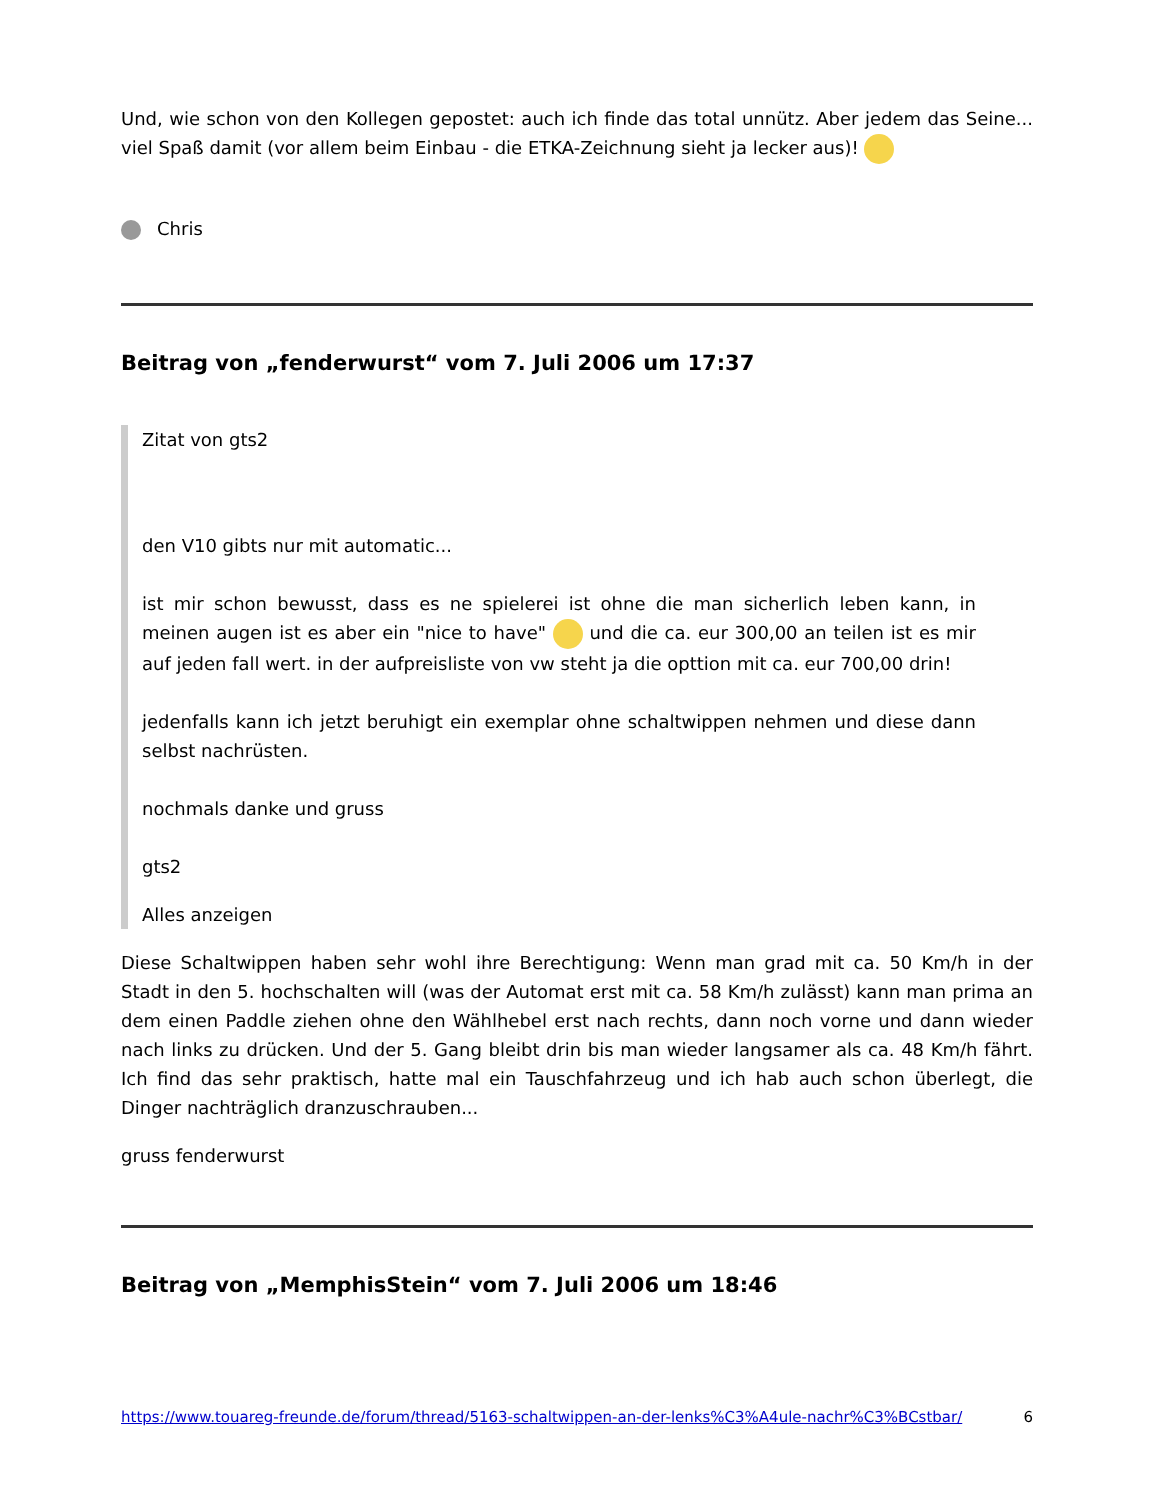Und, wie schon von den Kollegen gepostet: auch ich finde das total unnütz. Aber jedem das Seine... viel Spaß damit (vor allem beim Einbau - die ETKA-Zeichnung sieht ja lecker aus)!
Chris
Beitrag von „fenderwurst“ vom 7. Juli 2006 um 17:37
Zitat von gts2
den V10 gibts nur mit automatic...
ist mir schon bewusst, dass es ne spielerei ist ohne die man sicherlich leben kann, in meinen augen ist es aber ein "nice to have" und die ca. eur 300,00 an teilen ist es mir auf jeden fall wert. in der aufpreisliste von vw steht ja die opttion mit ca. eur 700,00 drin!
jedenfalls kann ich jetzt beruhigt ein exemplar ohne schaltwippen nehmen und diese dann selbst nachrüsten.
nochmals danke und gruss
gts2
Alles anzeigen
Diese Schaltwippen haben sehr wohl ihre Berechtigung: Wenn man grad mit ca. 50 Km/h in der Stadt in den 5. hochschalten will (was der Automat erst mit ca. 58 Km/h zulässt) kann man prima an dem einen Paddle ziehen ohne den Wählhebel erst nach rechts, dann noch vorne und dann wieder nach links zu drücken. Und der 5. Gang bleibt drin bis man wieder langsamer als ca. 48 Km/h fährt. Ich find das sehr praktisch, hatte mal ein Tauschfahrzeug und ich hab auch schon überlegt, die Dinger nachträglich dranzuschrauben...
gruss fenderwurst
Beitrag von „MemphisStein“ vom 7. Juli 2006 um 18:46
https://www.touareg-freunde.de/forum/thread/5163-schaltwippen-an-der-lenks%C3%A4ule-nachr%C3%BCstbar/ 6